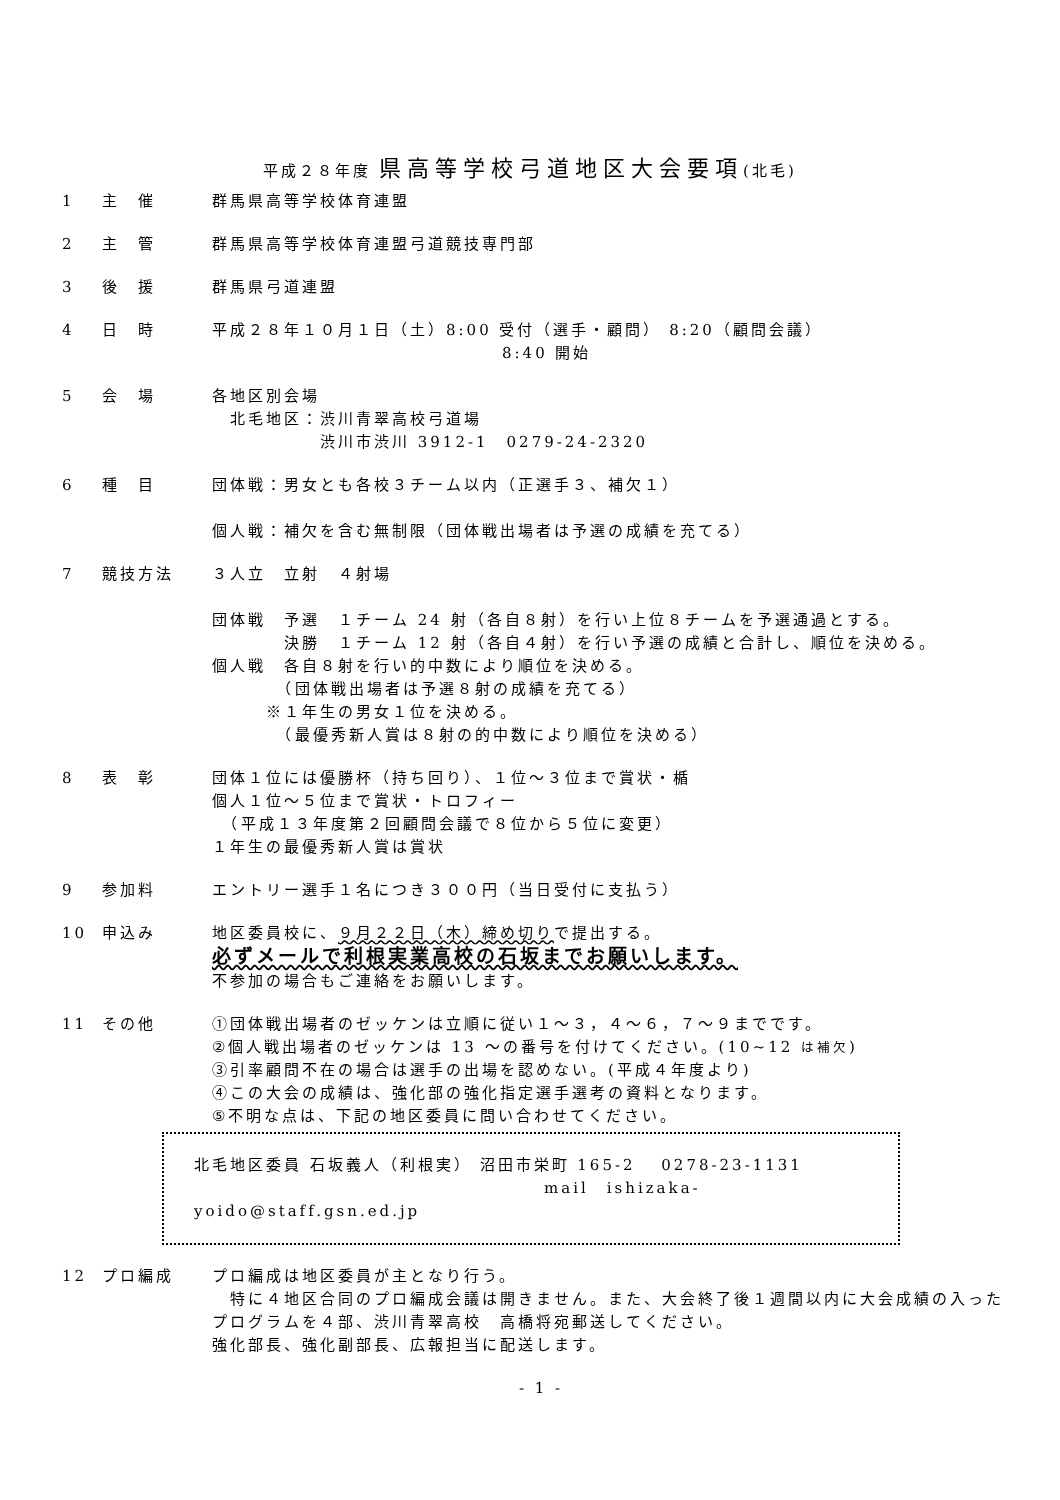平成２８年度 県高等学校弓道地区大会要項(北毛)
1 主　催 群馬県高等学校体育連盟
2 主　管 群馬県高等学校体育連盟弓道競技専門部
3 後　援 群馬県弓道連盟
4 日　時 平成２８年１０月１日（土）8:00 受付（選手・顧問） 8:20（顧問会議）
8:40 開始
5 会　場 各地区別会場
　北毛地区：渋川青翠高校弓道場
　　　　　　渋川市渋川 3912-1　0279-24-2320
6 種　目 団体戦：男女とも各校３チーム以内（正選手３、補欠１）
個人戦：補欠を含む無制限（団体戦出場者は予選の成績を充てる）
7 競技方法 ３人立　立射　４射場
団体戦　予選　１チーム 24 射（各自８射）を行い上位８チームを予選通過とする。
　　　　決勝　１チーム 12 射（各自４射）を行い予選の成績と合計し、順位を決める。
個人戦　各自８射を行い的中数により順位を決める。
　　　　（団体戦出場者は予選８射の成績を充てる）
　　　※１年生の男女１位を決める。
　　　　（最優秀新人賞は８射の的中数により順位を決める）
8 表　彰 団体１位には優勝杯（持ち回り）、１位～３位まで賞状・楯
個人１位～５位まで賞状・トロフィー
　（平成１３年度第２回顧問会議で８位から５位に変更）
１年生の最優秀新人賞は賞状
9 参加料 エントリー選手１名につき３００円（当日受付に支払う）
10 申込み 地区委員校に、９月２２日（木）締め切りで提出する。
必ずメールで利根実業高校の石坂までお願いします。
不参加の場合もご連絡をお願いします。
11 その他 ①団体戦出場者のゼッケンは立順に従い１～３，４～６，７～９までです。
②個人戦出場者のゼッケンは 13 ～の番号を付けてください。(10~12 は補欠)
③引率顧問不在の場合は選手の出場を認めない。(平成４年度より)
④この大会の成績は、強化部の強化指定選手選考の資料となります。
⑤不明な点は、下記の地区委員に問い合わせてください。
北毛地区委員 石坂義人（利根実） 沼田市栄町 165-2　 0278-23-1131
mail　ishizaka-yoido@staff.gsn.ed.jp
12 プロ編成 プロ編成は地区委員が主となり行う。
　特に４地区合同のプロ編成会議は開きません。また、大会終了後１週間以内に大会成績の入ったプログラムを４部、渋川青翠高校　高橋将宛郵送してください。
強化部長、強化副部長、広報担当に配送します。
- 1 -